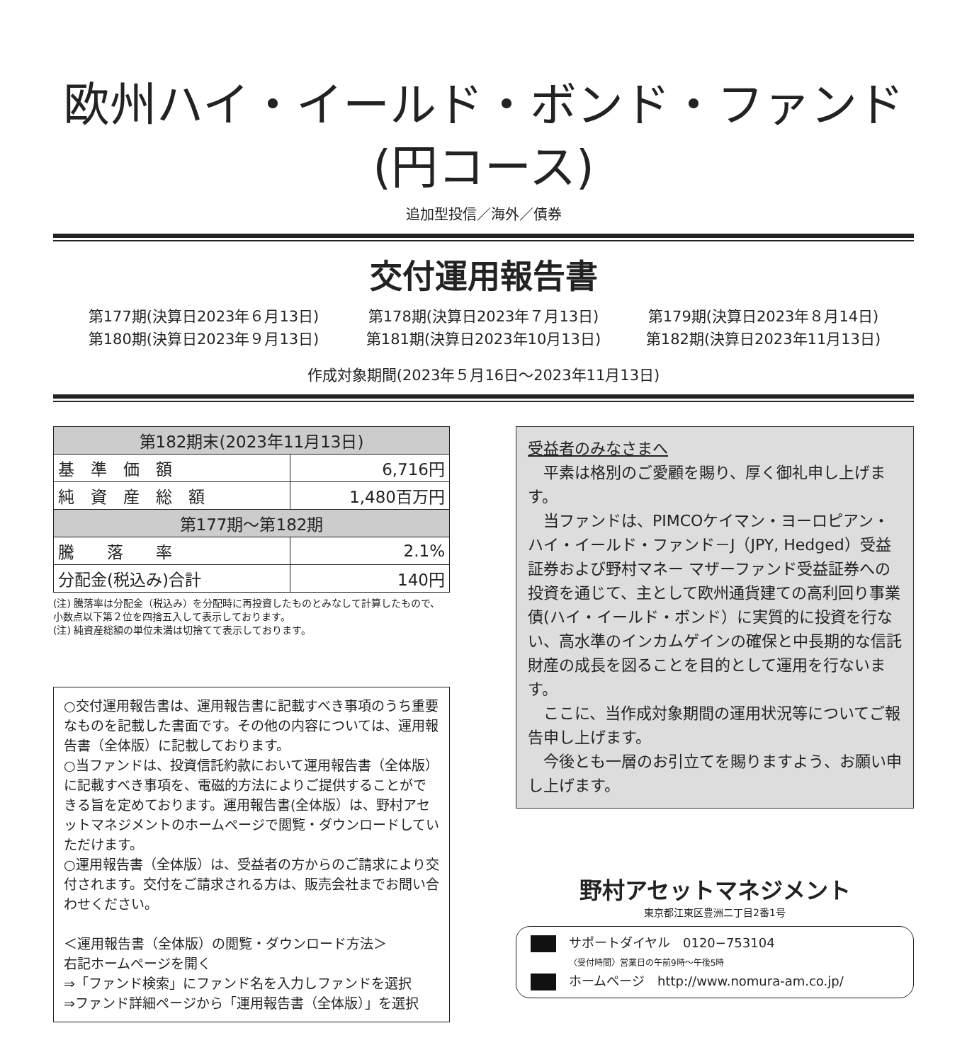欧州ハイ・イールド・ボンド・ファンド
(円コース)
追加型投信／海外／債券
交付運用報告書
第177期(決算日2023年６月13日)
第178期(決算日2023年７月13日)
第179期(決算日2023年８月14日)
第180期(決算日2023年９月13日)
第181期(決算日2023年10月13日)
第182期(決算日2023年11月13日)
作成対象期間(2023年５月16日～2023年11月13日)
| 第182期末(2023年11月13日) | |
| --- | --- |
| 基 準 価 額 | 6,716円 |
| 純 資 産 総 額 | 1,480百万円 |
| 第177期～第182期 | |
| 騰 落 率 | 2.1% |
| 分配金(税込み)合計 | 140円 |
(注) 騰落率は分配金（税込み）を分配時に再投資したものとみなして計算したもので、小数点以下第２位を四捨五入して表示しております。
(注) 純資産総額の単位未満は切捨てて表示しております。
○交付運用報告書は、運用報告書に記載すべき事項のうち重要なものを記載した書面です。その他の内容については、運用報告書（全体版）に記載しております。
○当ファンドは、投資信託約款において運用報告書（全体版）に記載すべき事項を、電磁的方法によりご提供することができる旨を定めております。運用報告書(全体版）は、野村アセットマネジメントのホームページで閲覧・ダウンロードしていただけます。
○運用報告書（全体版）は、受益者の方からのご請求により交付されます。交付をご請求される方は、販売会社までお問い合わせください。
＜運用報告書（全体版）の閲覧・ダウンロード方法＞
右記ホームページを開く
⇒「ファンド検索」にファンド名を入力しファンドを選択
⇒ファンド詳細ページから「運用報告書（全体版）」を選択
受益者のみなさまへ
　平素は格別のご愛顧を賜り、厚く御礼申し上げます。
　当ファンドは、PIMCOケイマン・ヨーロピアン・ハイ・イールド・ファンド－J（JPY, Hedged）受益証券および野村マネー マザーファンド受益証券への投資を通じて、主として欧州通貨建ての高利回り事業債(ハイ・イールド・ボンド）に実質的に投資を行ない、高水準のインカムゲインの確保と中長期的な信託財産の成長を図ることを目的として運用を行ないます。
　ここに、当作成対象期間の運用状況等についてご報告申し上げます。
　今後とも一層のお引立てを賜りますよう、お願い申し上げます。
野村アセットマネジメント
東京都江東区豊洲二丁目2番1号
サポートダイヤル　0120−753104
〈受付時間〉営業日の午前9時～午後5時
ホームページ　http://www.nomura-am.co.jp/